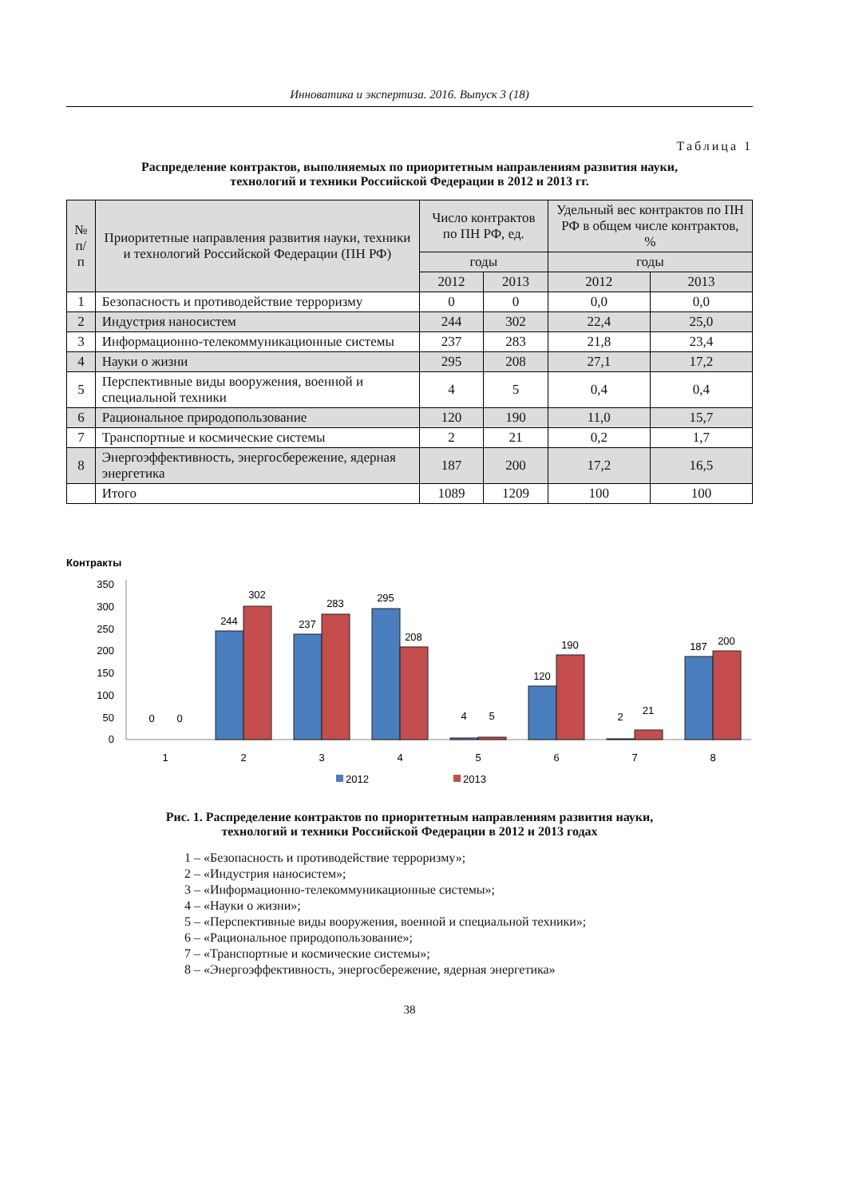Инноватика и экспертиза. 2016. Выпуск 3 (18)
Таблица 1
Распределение контрактов, выполняемых по приоритетным направлениям развития науки,
технологий и техники Российской Федерации в 2012 и 2013 гг.
| № п/п | Приоритетные направления развития науки, техники и технологий Российской Федерации (ПН РФ) | Число контрактов по ПН РФ, ед. | | Удельный вес контрактов по ПН РФ в общем числе контрактов, % | |
| --- | --- | --- | --- | --- | --- |
| | | годы | | годы | |
| | | 2012 | 2013 | 2012 | 2013 |
| 1 | Безопасность и противодействие терроризму | 0 | 0 | 0,0 | 0,0 |
| 2 | Индустрия наносистем | 244 | 302 | 22,4 | 25,0 |
| 3 | Информационно-телекоммуникационные системы | 237 | 283 | 21,8 | 23,4 |
| 4 | Науки о жизни | 295 | 208 | 27,1 | 17,2 |
| 5 | Перспективные виды вооружения, военной и специальной техники | 4 | 5 | 0,4 | 0,4 |
| 6 | Рациональное природопользование | 120 | 190 | 11,0 | 15,7 |
| 7 | Транспортные и космические системы | 2 | 21 | 0,2 | 1,7 |
| 8 | Энергоэффективность, энергосбережение, ядерная энергетика | 187 | 200 | 17,2 | 16,5 |
| | Итого | 1089 | 1209 | 100 | 100 |
Контракты
350
300
250
200
150
100
50
0
0
0
244
302
237
283
295
208
4
5
120
190
2
21
187
200
1
2
3
4
5
6
7
8
2012
2013
Рис. 1. Распределение контрактов по приоритетным направлениям развития науки,
технологий и техники Российской Федерации в 2012 и 2013 годах
1 – «Безопасность и противодействие терроризму»;
2 – «Индустрия наносистем»;
3 – «Информационно-телекоммуникационные системы»;
4 – «Науки о жизни»;
5 – «Перспективные виды вооружения, военной и специальной техники»;
6 – «Рациональное природопользование»;
7 – «Транспортные и космические системы»;
8 – «Энергоэффективность, энергосбережение, ядерная энергетика»
38